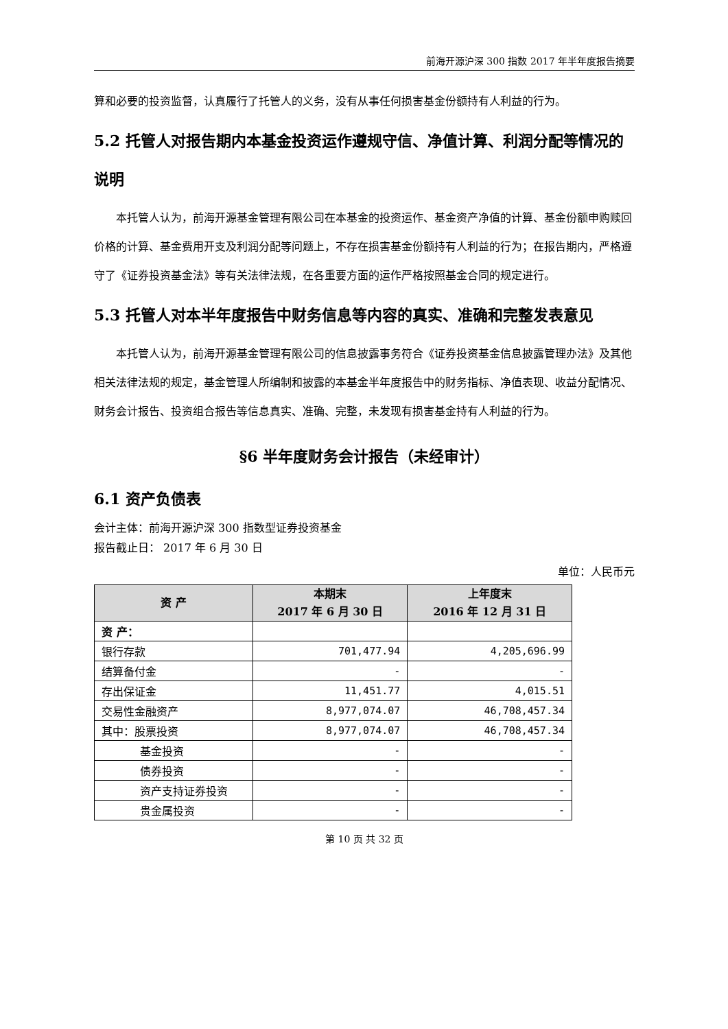前海开源沪深 300 指数 2017 年半年度报告摘要
算和必要的投资监督，认真履行了托管人的义务，没有从事任何损害基金份额持有人利益的行为。
5.2 托管人对报告期内本基金投资运作遵规守信、净值计算、利润分配等情况的说明
本托管人认为，前海开源基金管理有限公司在本基金的投资运作、基金资产净值的计算、基金份额申购赎回价格的计算、基金费用开支及利润分配等问题上，不存在损害基金份额持有人利益的行为；在报告期内，严格遵守了《证券投资基金法》等有关法律法规，在各重要方面的运作严格按照基金合同的规定进行。
5.3 托管人对本半年度报告中财务信息等内容的真实、准确和完整发表意见
本托管人认为，前海开源基金管理有限公司的信息披露事务符合《证券投资基金信息披露管理办法》及其他相关法律法规的规定，基金管理人所编制和披露的本基金半年度报告中的财务指标、净值表现、收益分配情况、财务会计报告、投资组合报告等信息真实、准确、完整，未发现有损害基金持有人利益的行为。
§6 半年度财务会计报告（未经审计）
6.1 资产负债表
会计主体：前海开源沪深 300 指数型证券投资基金
报告截止日： 2017 年 6 月 30 日
单位：人民币元
| 资 产 | 本期末 2017 年 6 月 30 日 | 上年度末 2016 年 12 月 31 日 |
| --- | --- | --- |
| 资 产： | | |
| 银行存款 | 701,477.94 | 4,205,696.99 |
| 结算备付金 | - | - |
| 存出保证金 | 11,451.77 | 4,015.51 |
| 交易性金融资产 | 8,977,074.07 | 46,708,457.34 |
| 其中：股票投资 | 8,977,074.07 | 46,708,457.34 |
| 基金投资 | - | - |
| 债券投资 | - | - |
| 资产支持证券投资 | - | - |
| 贵金属投资 | - | - |
第 10 页 共 32 页